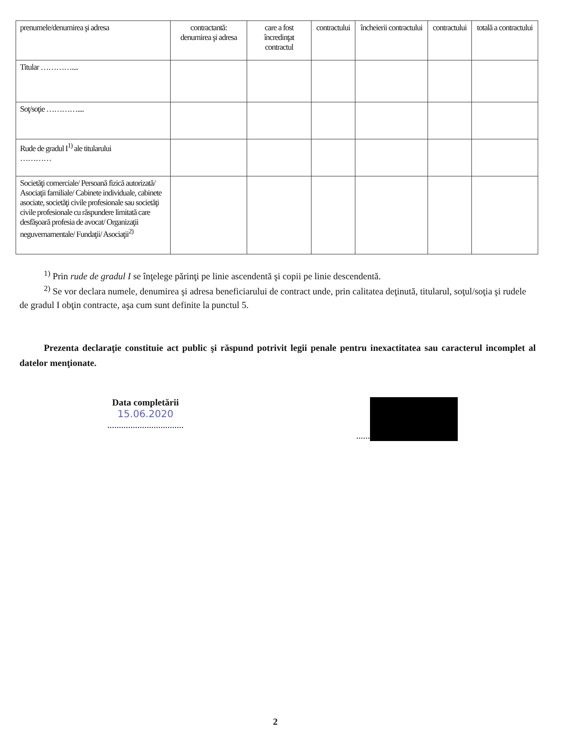| prenumele/denumirea şi adresa | contractantă: denumirea şi adresa | care a fost încredinţat contractul | contractului | încheierii contractului | contractului | totală a contractului |
| --- | --- | --- | --- | --- | --- | --- |
| Titular ………….... | | | | | | |
| Soţ/soţie ………….... | | | | | | |
| Rude de gradul I<sup>1)</sup> ale titularului ………… | | | | | | |
| Societăţi comerciale/ Persoană fizică autorizată/ Asociaţii familiale/ Cabinete individuale, cabinete asociate, societăţi civile profesionale sau societăţi civile profesionale cu răspundere limitată care desfăşoară profesia de avocat/ Organizaţii neguvernamentale/ Fundaţii/ Asociaţii<sup>2)</sup> | | | | | | |
<sup>1)</sup> Prin rude de gradul I se înţelege părinţi pe linie ascendentă şi copii pe linie descendentă.
<sup>2)</sup> Se vor declara numele, denumirea şi adresa beneficiarului de contract unde, prin calitatea deţinută, titularul, soţul/soţia şi rudele de gradul I obţin contracte, aşa cum sunt definite la punctul 5.
Prezenta declaraţie constituie act public şi răspund potrivit legii penale pentru inexactitatea sau caracterul incomplet al datelor menţionate.
Data completării
15.06.2020
.................................
......
2